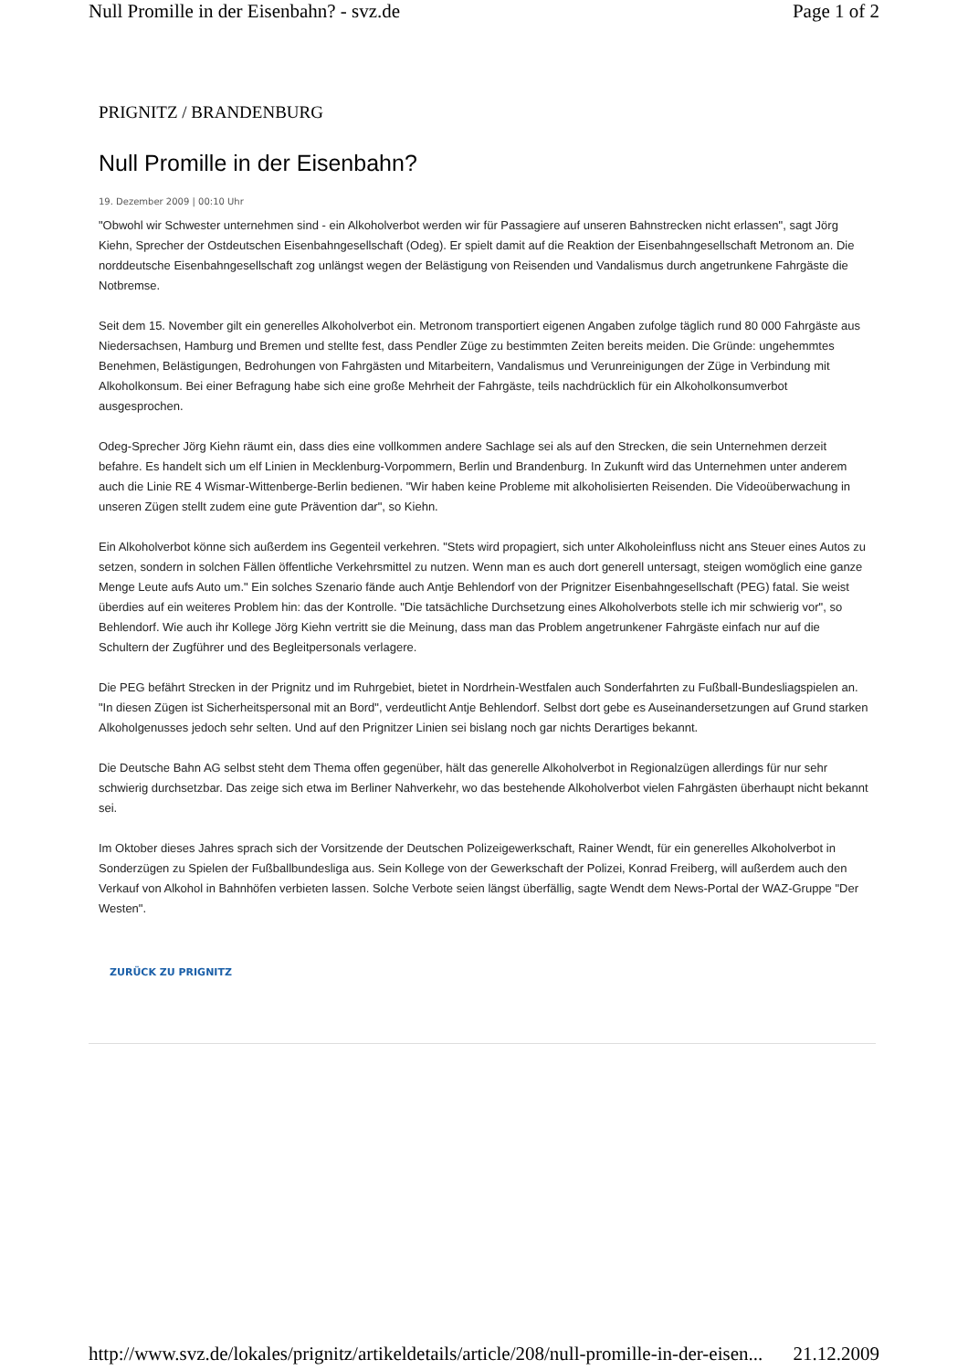Null Promille in der Eisenbahn? - svz.de Page 1 of 2
PRIGNITZ / BRANDENBURG
Null Promille in der Eisenbahn?
19. Dezember 2009 | 00:10 Uhr
"Obwohl wir Schwester unternehmen sind - ein Alkoholverbot werden wir für Passagiere auf unseren Bahnstrecken nicht erlassen", sagt Jörg Kiehn, Sprecher der Ostdeutschen Eisenbahngesellschaft (Odeg). Er spielt damit auf die Reaktion der Eisenbahngesellschaft Metronom an. Die norddeutsche Eisenbahngesellschaft zog unlängst wegen der Belästigung von Reisenden und Vandalismus durch angetrunkene Fahrgäste die Notbremse.
Seit dem 15. November gilt ein generelles Alkoholverbot ein. Metronom transportiert eigenen Angaben zufolge täglich rund 80 000 Fahrgäste aus Niedersachsen, Hamburg und Bremen und stellte fest, dass Pendler Züge zu bestimmten Zeiten bereits meiden. Die Gründe: ungehemmtes Benehmen, Belästigungen, Bedrohungen von Fahrgästen und Mitarbeitern, Vandalismus und Verunreinigungen der Züge in Verbindung mit Alkoholkonsum. Bei einer Befragung habe sich eine große Mehrheit der Fahrgäste, teils nachdrücklich für ein Alkoholkonsumverbot ausgesprochen.
Odeg-Sprecher Jörg Kiehn räumt ein, dass dies eine vollkommen andere Sachlage sei als auf den Strecken, die sein Unternehmen derzeit befahre. Es handelt sich um elf Linien in Mecklenburg-Vorpommern, Berlin und Brandenburg. In Zukunft wird das Unternehmen unter anderem auch die Linie RE 4 Wismar-Wittenberge-Berlin bedienen. "Wir haben keine Probleme mit alkoholisierten Reisenden. Die Videoüberwachung in unseren Zügen stellt zudem eine gute Prävention dar", so Kiehn.
Ein Alkoholverbot könne sich außerdem ins Gegenteil verkehren. "Stets wird propagiert, sich unter Alkoholeinfluss nicht ans Steuer eines Autos zu setzen, sondern in solchen Fällen öffentliche Verkehrsmittel zu nutzen. Wenn man es auch dort generell untersagt, steigen womöglich eine ganze Menge Leute aufs Auto um." Ein solches Szenario fände auch Antje Behlendorf von der Prignitzer Eisenbahngesellschaft (PEG) fatal. Sie weist überdies auf ein weiteres Problem hin: das der Kontrolle. "Die tatsächliche Durchsetzung eines Alkoholverbots stelle ich mir schwierig vor", so Behlendorf. Wie auch ihr Kollege Jörg Kiehn vertritt sie die Meinung, dass man das Problem angetrunkener Fahrgäste einfach nur auf die Schultern der Zugführer und des Begleitpersonals verlagere.
Die PEG befährt Strecken in der Prignitz und im Ruhrgebiet, bietet in Nordrhein-Westfalen auch Sonderfahrten zu Fußball-Bundesliagspielen an. "In diesen Zügen ist Sicherheitspersonal mit an Bord", verdeutlicht Antje Behlendorf. Selbst dort gebe es Auseinandersetzungen auf Grund starken Alkoholgenusses jedoch sehr selten. Und auf den Prignitzer Linien sei bislang noch gar nichts Derartiges bekannt.
Die Deutsche Bahn AG selbst steht dem Thema offen gegenüber, hält das generelle Alkoholverbot in Regionalzügen allerdings für nur sehr schwierig durchsetzbar. Das zeige sich etwa im Berliner Nahverkehr, wo das bestehende Alkoholverbot vielen Fahrgästen überhaupt nicht bekannt sei.
Im Oktober dieses Jahres sprach sich der Vorsitzende der Deutschen Polizeigewerkschaft, Rainer Wendt, für ein generelles Alkoholverbot in Sonderzügen zu Spielen der Fußballbundesliga aus. Sein Kollege von der Gewerkschaft der Polizei, Konrad Freiberg, will außerdem auch den Verkauf von Alkohol in Bahnhöfen verbieten lassen. Solche Verbote seien längst überfällig, sagte Wendt dem News-Portal der WAZ-Gruppe "Der Westen".
ZURÜCK ZU PRIGNITZ
http://www.svz.de/lokales/prignitz/artikeldetails/article/208/null-promille-in-der-eisen... 21.12.2009